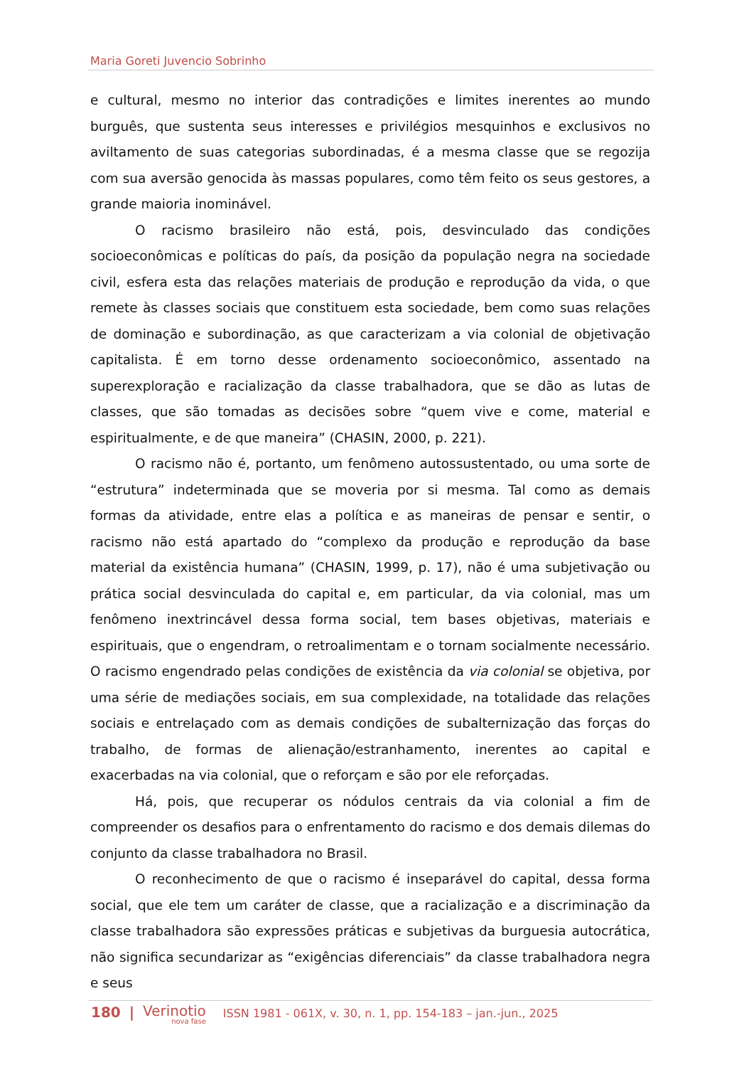Maria Goreti Juvencio Sobrinho
e cultural, mesmo no interior das contradições e limites inerentes ao mundo burguês, que sustenta seus interesses e privilégios mesquinhos e exclusivos no aviltamento de suas categorias subordinadas, é a mesma classe que se regozija com sua aversão genocida às massas populares, como têm feito os seus gestores, a grande maioria inominável.
O racismo brasileiro não está, pois, desvinculado das condições socioeconômicas e políticas do país, da posição da população negra na sociedade civil, esfera esta das relações materiais de produção e reprodução da vida, o que remete às classes sociais que constituem esta sociedade, bem como suas relações de dominação e subordinação, as que caracterizam a via colonial de objetivação capitalista. É em torno desse ordenamento socioeconômico, assentado na superexploração e racialização da classe trabalhadora, que se dão as lutas de classes, que são tomadas as decisões sobre “quem vive e come, material e espiritualmente, e de que maneira” (CHASIN, 2000, p. 221).
O racismo não é, portanto, um fenômeno autossustentado, ou uma sorte de “estrutura” indeterminada que se moveria por si mesma. Tal como as demais formas da atividade, entre elas a política e as maneiras de pensar e sentir, o racismo não está apartado do “complexo da produção e reprodução da base material da existência humana” (CHASIN, 1999, p. 17), não é uma subjetivação ou prática social desvinculada do capital e, em particular, da via colonial, mas um fenômeno inextrincável dessa forma social, tem bases objetivas, materiais e espirituais, que o engendram, o retroalimentam e o tornam socialmente necessário. O racismo engendrado pelas condições de existência da via colonial se objetiva, por uma série de mediações sociais, em sua complexidade, na totalidade das relações sociais e entrelaçado com as demais condições de subalternização das forças do trabalho, de formas de alienação/estranhamento, inerentes ao capital e exacerbadas na via colonial, que o reforçam e são por ele reforçadas.
Há, pois, que recuperar os nódulos centrais da via colonial a fim de compreender os desafios para o enfrentamento do racismo e dos demais dilemas do conjunto da classe trabalhadora no Brasil.
O reconhecimento de que o racismo é inseparável do capital, dessa forma social, que ele tem um caráter de classe, que a racialização e a discriminação da classe trabalhadora são expressões práticas e subjetivas da burguesia autocrática, não significa secundarizar as “exigências diferenciais” da classe trabalhadora negra e seus
180 | Verinotio
nova fase ISSN 1981 - 061X, v. 30, n. 1, pp. 154-183 – jan.-jun., 2025